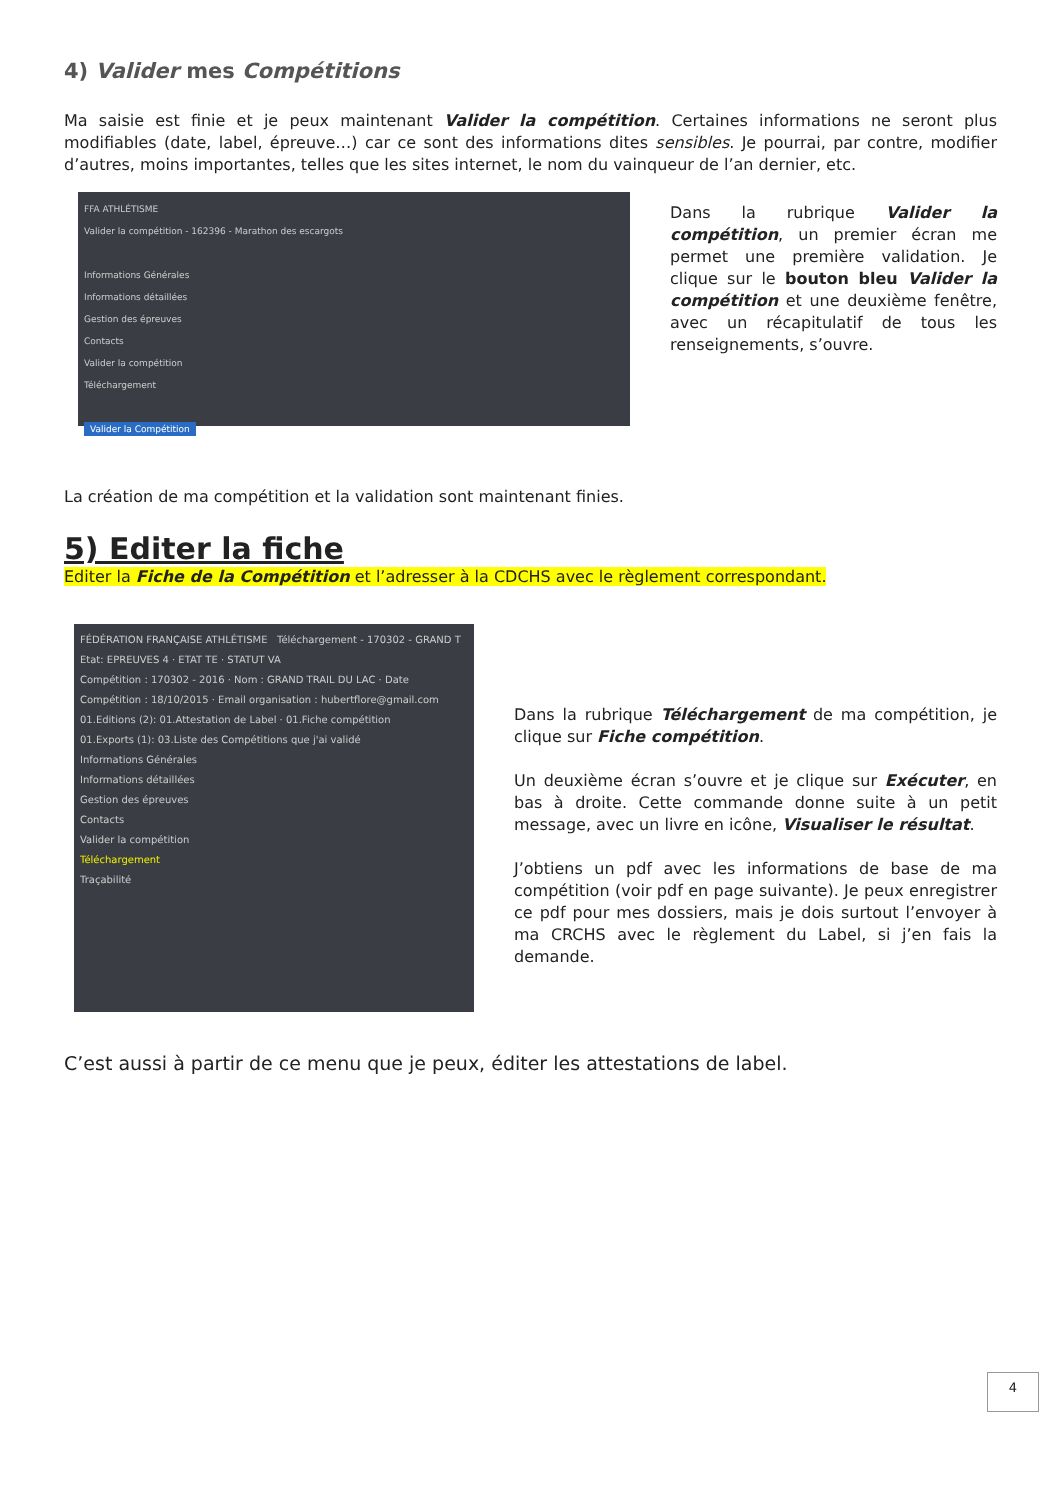4) Valider mes Compétitions
Ma saisie est finie et je peux maintenant Valider la compétition. Certaines informations ne seront plus modifiables (date, label, épreuve…) car ce sont des informations dites sensibles. Je pourrai, par contre, modifier d’autres, moins importantes, telles que les sites internet, le nom du vainqueur de l’an dernier, etc.
FFA ATHLÉTISME
Valider la compétition - 162396 - Marathon des escargots
Informations Générales
Informations détaillées
Gestion des épreuves
Contacts
Valider la compétition
Téléchargement
Valider la Compétition
Dans la rubrique Valider la compétition, un premier écran me permet une première validation. Je clique sur le bouton bleu Valider la compétition et une deuxième fenêtre, avec un récapitulatif de tous les renseignements, s’ouvre.
La création de ma compétition et la validation sont maintenant finies.
5) Editer la fiche
Editer la Fiche de la Compétition et l’adresser à la CDCHS avec le règlement correspondant.
FÉDÉRATION FRANÇAISE ATHLÉTISME Téléchargement - 170302 - GRAND T
Etat: EPREUVES 4 · ETAT TE · STATUT VA
Compétition : 170302 - 2016 · Nom : GRAND TRAIL DU LAC · Date Compétition : 18/10/2015 · Email organisation : hubertflore@gmail.com
01.Editions (2): 01.Attestation de Label · 01.Fiche compétition
01.Exports (1): 03.Liste des Compétitions que j'ai validé
Informations Générales
Informations détaillées
Gestion des épreuves
Contacts
Valider la compétition
Téléchargement
Traçabilité
Dans la rubrique Téléchargement de ma compétition, je clique sur Fiche compétition.
Un deuxième écran s’ouvre et je clique sur Exécuter, en bas à droite. Cette commande donne suite à un petit message, avec un livre en icône, Visualiser le résultat.
J’obtiens un pdf avec les informations de base de ma compétition (voir pdf en page suivante). Je peux enregistrer ce pdf pour mes dossiers, mais je dois surtout l’envoyer à ma CRCHS avec le règlement du Label, si j’en fais la demande.
C’est aussi à partir de ce menu que je peux, éditer les attestations de label.
4